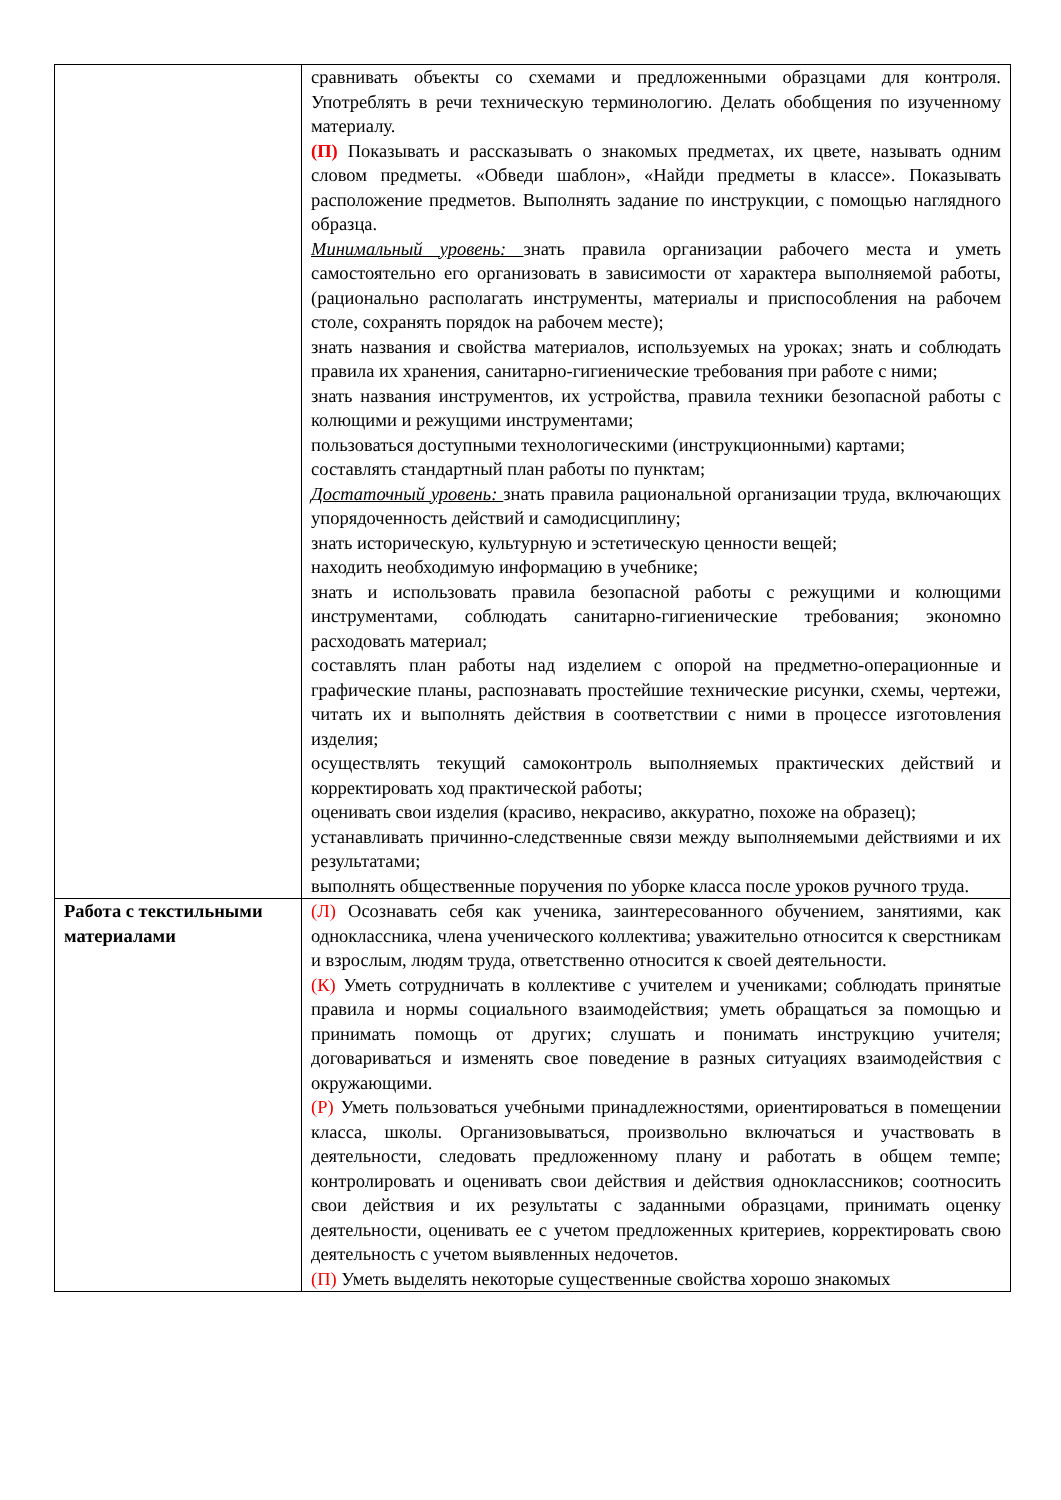| | сравнивать объекты со схемами и предложенными образцами для контроля. Употреблять в речи техническую терминологию. Делать обобщения по изученному материалу. (П) Показывать и рассказывать о знакомых предметах, их цвете, называть одним словом предметы. «Обведи шаблон», «Найди предметы в классе». Показывать расположение предметов. Выполнять задание по инструкции, с помощью наглядного образца. Минимальный уровень: знать правила организации рабочего места и уметь самостоятельно его организовать в зависимости от характера выполняемой работы, (рационально располагать инструменты, материалы и приспособления на рабочем столе, сохранять порядок на рабочем месте); знать названия и свойства материалов, используемых на уроках; знать и соблюдать правила их хранения, санитарно-гигиенические требования при работе с ними; знать названия инструментов, их устройства, правила техники безопасной работы с колющими и режущими инструментами; пользоваться доступными технологическими (инструкционными) картами; составлять стандартный план работы по пунктам; Достаточный уровень: знать правила рациональной организации труда, включающих упорядоченность действий и самодисциплину; знать историческую, культурную и эстетическую ценности вещей; находить необходимую информацию в учебнике; знать и использовать правила безопасной работы с режущими и колющими инструментами, соблюдать санитарно-гигиенические требования; экономно расходовать материал; составлять план работы над изделием с опорой на предметно-операционные и графические планы, распознавать простейшие технические рисунки, схемы, чертежи, читать их и выполнять действия в соответствии с ними в процессе изготовления изделия; осуществлять текущий самоконтроль выполняемых практических действий и корректировать ход практической работы; оценивать свои изделия (красиво, некрасиво, аккуратно, похоже на образец); устанавливать причинно-следственные связи между выполняемыми действиями и их результатами; выполнять общественные поручения по уборке класса после уроков ручного труда. |
| Работа с текстильными материалами | (Л) Осознавать себя как ученика, заинтересованного обучением, занятиями, как одноклассника, члена ученического коллектива; уважительно относится к сверстникам и взрослым, людям труда, ответственно относится к своей деятельности. (К) Уметь сотрудничать в коллективе с учителем и учениками; соблюдать принятые правила и нормы социального взаимодействия; уметь обращаться за помощью и принимать помощь от других; слушать и понимать инструкцию учителя; договариваться и изменять свое поведение в разных ситуациях взаимодействия с окружающими. (Р) Уметь пользоваться учебными принадлежностями, ориентироваться в помещении класса, школы. Организовываться, произвольно включаться и участвовать в деятельности, следовать предложенному плану и работать в общем темпе; контролировать и оценивать свои действия и действия одноклассников; соотносить свои действия и их результаты с заданными образцами, принимать оценку деятельности, оценивать ее с учетом предложенных критериев, корректировать свою деятельность с учетом выявленных недочетов. (П) Уметь выделять некоторые существенные свойства хорошо знакомых |